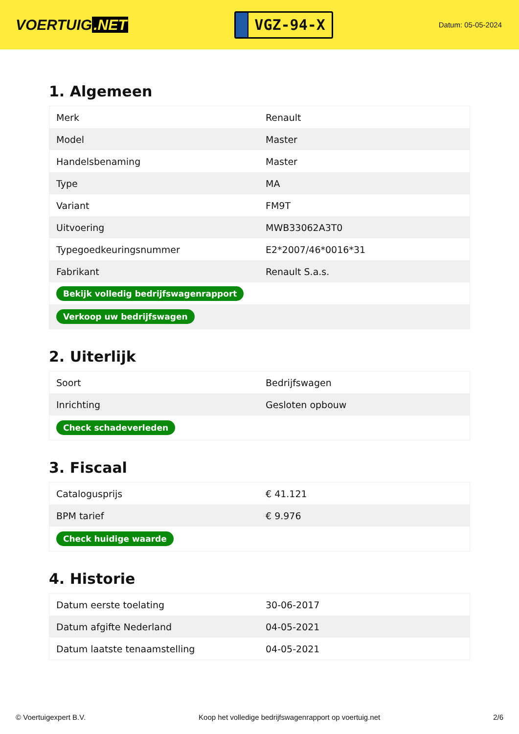VOERTUIG.NET
VGZ-94-X
Datum: 05-05-2024
1. Algemeen
| Merk | Renault |
| Model | Master |
| Handelsbenaming | Master |
| Type | MA |
| Variant | FM9T |
| Uitvoering | MWB33062A3T0 |
| Typegoedkeuringsnummer | E2*2007/46*0016*31 |
| Fabrikant | Renault S.a.s. |
| Bekijk volledig bedrijfswagenrapport | |
| Verkoop uw bedrijfswagen | |
2. Uiterlijk
| Soort | Bedrijfswagen |
| Inrichting | Gesloten opbouw |
| Check schadeverleden | |
3. Fiscaal
| Catalogusprijs | € 41.121 |
| BPM tarief | € 9.976 |
| Check huidige waarde | |
4. Historie
| Datum eerste toelating | 30-06-2017 |
| Datum afgifte Nederland | 04-05-2021 |
| Datum laatste tenaamstelling | 04-05-2021 |
© Voertuigexpert B.V. Koop het volledige bedrijfswagenrapport op voertuig.net 2/6